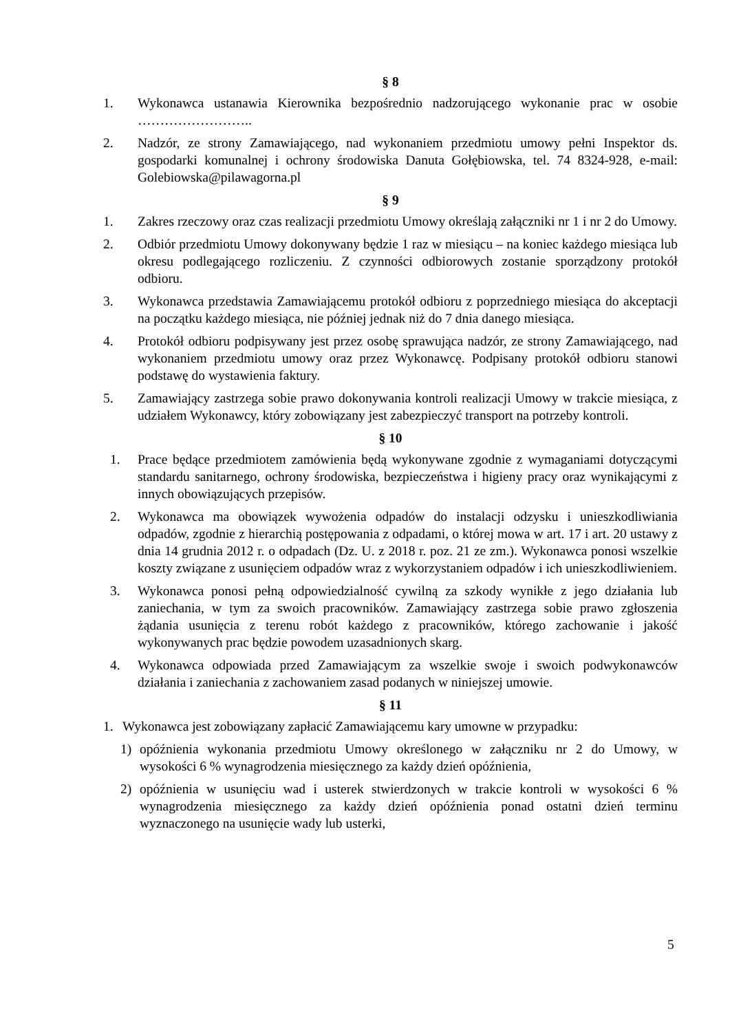§ 8
1. Wykonawca ustanawia Kierownika bezpośrednio nadzorującego wykonanie prac w osobie ……………………..
2. Nadzór, ze strony Zamawiającego, nad wykonaniem przedmiotu umowy pełni Inspektor ds. gospodarki komunalnej i ochrony środowiska Danuta Gołębiowska, tel. 74 8324-928, e-mail: Golebiowska@pilawagorna.pl
§ 9
1. Zakres rzeczowy oraz czas realizacji przedmiotu Umowy określają załączniki nr 1 i nr 2 do Umowy.
2. Odbiór przedmiotu Umowy dokonywany będzie 1 raz w miesiącu – na koniec każdego miesiąca lub okresu podlegającego rozliczeniu. Z czynności odbiorowych zostanie sporządzony protokół odbioru.
3. Wykonawca przedstawia Zamawiającemu protokół odbioru z poprzedniego miesiąca do akceptacji na początku każdego miesiąca, nie później jednak niż do 7 dnia danego miesiąca.
4. Protokół odbioru podpisywany jest przez osobę sprawująca nadzór, ze strony Zamawiającego, nad wykonaniem przedmiotu umowy oraz przez Wykonawcę. Podpisany protokół odbioru stanowi podstawę do wystawienia faktury.
5. Zamawiający zastrzega sobie prawo dokonywania kontroli realizacji Umowy w trakcie miesiąca, z udziałem Wykonawcy, który zobowiązany jest zabezpieczyć transport na potrzeby kontroli.
§ 10
1. Prace będące przedmiotem zamówienia będą wykonywane zgodnie z wymaganiami dotyczącymi standardu sanitarnego, ochrony środowiska, bezpieczeństwa i higieny pracy oraz wynikającymi z innych obowiązujących przepisów.
2. Wykonawca ma obowiązek wywożenia odpadów do instalacji odzysku i unieszkodliwiania odpadów, zgodnie z hierarchią postępowania z odpadami, o której mowa w art. 17 i art. 20 ustawy z dnia 14 grudnia 2012 r. o odpadach (Dz. U. z 2018 r. poz. 21 ze zm.). Wykonawca ponosi wszelkie koszty związane z usunięciem odpadów wraz z wykorzystaniem odpadów i ich unieszkodliwieniem.
3. Wykonawca ponosi pełną odpowiedzialność cywilną za szkody wynikłe z jego działania lub zaniechania, w tym za swoich pracowników. Zamawiający zastrzega sobie prawo zgłoszenia żądania usunięcia z terenu robót każdego z pracowników, którego zachowanie i jakość wykonywanych prac będzie powodem uzasadnionych skarg.
4. Wykonawca odpowiada przed Zamawiającym za wszelkie swoje i swoich podwykonawców działania i zaniechania z zachowaniem zasad podanych w niniejszej umowie.
§ 11
1. Wykonawca jest zobowiązany zapłacić Zamawiającemu kary umowne w przypadku:
1) opóźnienia wykonania przedmiotu Umowy określonego w załączniku nr 2 do Umowy, w wysokości 6 % wynagrodzenia miesięcznego za każdy dzień opóźnienia,
2) opóźnienia w usunięciu wad i usterek stwierdzonych w trakcie kontroli w wysokości 6 % wynagrodzenia miesięcznego za każdy dzień opóźnienia ponad ostatni dzień terminu wyznaczonego na usunięcie wady lub usterki,
5